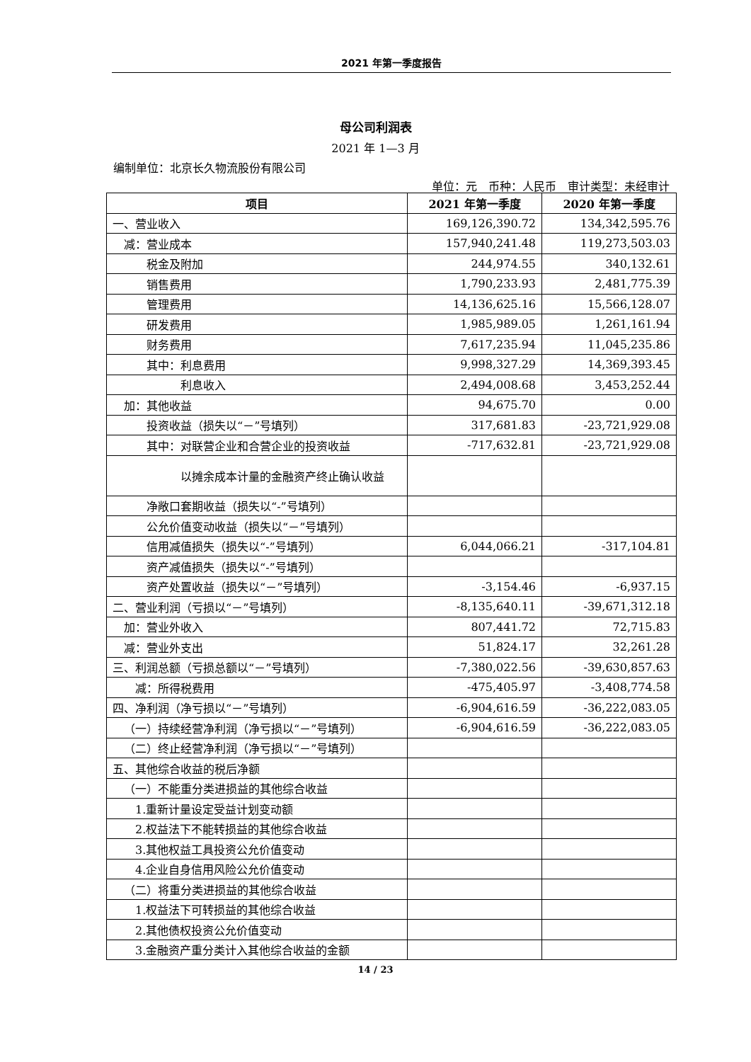2021 年第一季度报告
母公司利润表
2021 年 1—3 月
编制单位：北京长久物流股份有限公司
单位：元　币种：人民币　审计类型：未经审计
| 项目 | 2021 年第一季度 | 2020 年第一季度 |
| --- | --- | --- |
| 一、营业收入 | 169,126,390.72 | 134,342,595.76 |
| 减：营业成本 | 157,940,241.48 | 119,273,503.03 |
| 税金及附加 | 244,974.55 | 340,132.61 |
| 销售费用 | 1,790,233.93 | 2,481,775.39 |
| 管理费用 | 14,136,625.16 | 15,566,128.07 |
| 研发费用 | 1,985,989.05 | 1,261,161.94 |
| 财务费用 | 7,617,235.94 | 11,045,235.86 |
| 其中：利息费用 | 9,998,327.29 | 14,369,393.45 |
| 利息收入 | 2,494,008.68 | 3,453,252.44 |
| 加：其他收益 | 94,675.70 | 0.00 |
| 投资收益（损失以“－”号填列） | 317,681.83 | -23,721,929.08 |
| 其中：对联营企业和合营企业的投资收益 | -717,632.81 | -23,721,929.08 |
| 以摊余成本计量的金融资产终止确认收益 | | |
| 净敞口套期收益（损失以“-”号填列） | | |
| 公允价值变动收益（损失以“－”号填列） | | |
| 信用减值损失（损失以“-”号填列） | 6,044,066.21 | -317,104.81 |
| 资产减值损失（损失以“-”号填列） | | |
| 资产处置收益（损失以“－”号填列） | -3,154.46 | -6,937.15 |
| 二、营业利润（亏损以“－”号填列） | -8,135,640.11 | -39,671,312.18 |
| 加：营业外收入 | 807,441.72 | 72,715.83 |
| 减：营业外支出 | 51,824.17 | 32,261.28 |
| 三、利润总额（亏损总额以“－”号填列） | -7,380,022.56 | -39,630,857.63 |
| 减：所得税费用 | -475,405.97 | -3,408,774.58 |
| 四、净利润（净亏损以“－”号填列） | -6,904,616.59 | -36,222,083.05 |
| （一）持续经营净利润（净亏损以“－”号填列） | -6,904,616.59 | -36,222,083.05 |
| （二）终止经营净利润（净亏损以“－”号填列） | | |
| 五、其他综合收益的税后净额 | | |
| （一）不能重分类进损益的其他综合收益 | | |
| 1.重新计量设定受益计划变动额 | | |
| 2.权益法下不能转损益的其他综合收益 | | |
| 3.其他权益工具投资公允价值变动 | | |
| 4.企业自身信用风险公允价值变动 | | |
| （二）将重分类进损益的其他综合收益 | | |
| 1.权益法下可转损益的其他综合收益 | | |
| 2.其他债权投资公允价值变动 | | |
| 3.金融资产重分类计入其他综合收益的金额 | | |
14 / 23